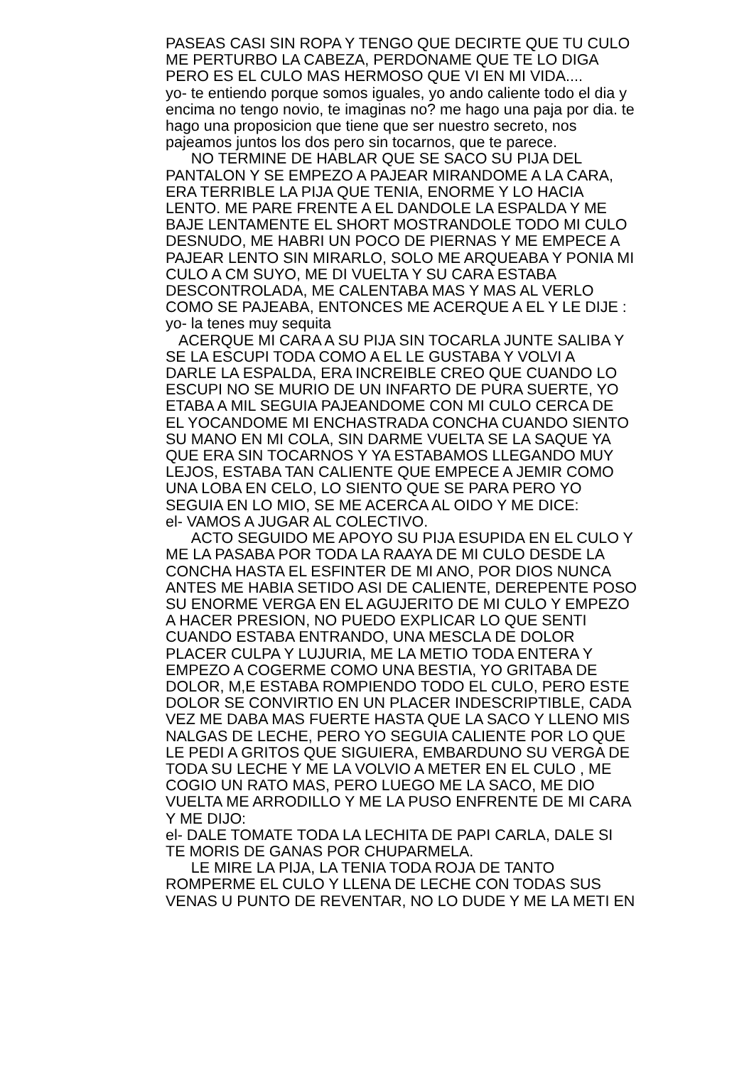PASEAS CASI SIN ROPA Y TENGO QUE DECIRTE QUE TU CULO
ME PERTURBO LA CABEZA, PERDONAME QUE TE LO DIGA
PERO ES EL CULO MAS HERMOSO QUE VI EN MI VIDA....
yo- te entiendo porque somos iguales, yo ando caliente todo el dia y
encima no tengo novio, te imaginas no? me hago una paja por dia. te
hago una proposicion que tiene que ser nuestro secreto, nos
pajeamos juntos los dos pero sin tocarnos, que te parece.
NO TERMINE DE HABLAR QUE SE SACO SU PIJA DEL
PANTALON Y SE EMPEZO A PAJEAR MIRANDOME A LA CARA,
ERA TERRIBLE LA PIJA QUE TENIA, ENORME Y LO HACIA
LENTO. ME PARE FRENTE A EL DANDOLE LA ESPALDA Y ME
BAJE LENTAMENTE EL SHORT MOSTRANDOLE TODO MI CULO
DESNUDO, ME HABRI UN POCO DE PIERNAS Y ME EMPECE A
PAJEAR LENTO SIN MIRARLO, SOLO ME ARQUEABA Y PONIA MI
CULO A CM SUYO, ME DI VUELTA Y SU CARA ESTABA
DESCONTROLADA, ME CALENTABA MAS Y MAS AL VERLO
COMO SE PAJEABA, ENTONCES ME ACERQUE A EL Y LE DIJE :
yo- la tenes muy sequita
ACERQUE MI CARA A SU PIJA SIN TOCARLA JUNTE SALIBA Y
SE LA ESCUPI TODA COMO A EL LE GUSTABA Y VOLVI A
DARLE LA ESPALDA, ERA INCREIBLE CREO QUE CUANDO LO
ESCUPI NO SE MURIO DE UN INFARTO DE PURA SUERTE, YO
ETABA A MIL SEGUIA PAJEANDOME CON MI CULO CERCA DE
EL YOCANDOME MI ENCHASTRADA CONCHA CUANDO SIENTO
SU MANO EN MI COLA, SIN DARME VUELTA SE LA SAQUE YA
QUE ERA SIN TOCARNOS Y YA ESTABAMOS LLEGANDO MUY
LEJOS, ESTABA TAN CALIENTE QUE EMPECE A JEMIR COMO
UNA LOBA EN CELO, LO SIENTO QUE SE PARA PERO YO
SEGUIA EN LO MIO, SE ME ACERCA AL OIDO Y ME DICE:
el- VAMOS A JUGAR AL COLECTIVO.
ACTO SEGUIDO ME APOYO SU PIJA ESUPIDA EN EL CULO Y
ME LA PASABA POR TODA LA RAAYA DE MI CULO DESDE LA
CONCHA HASTA EL ESFINTER DE MI ANO, POR DIOS NUNCA
ANTES ME HABIA SETIDO ASI DE CALIENTE, DEREPENTE POSO
SU ENORME VERGA EN EL AGUJERITO DE MI CULO Y EMPEZO
A HACER PRESION, NO PUEDO EXPLICAR LO QUE SENTI
CUANDO ESTABA ENTRANDO, UNA MESCLA DE DOLOR
PLACER CULPA Y LUJURIA, ME LA METIO TODA ENTERA Y
EMPEZO A COGERME COMO UNA BESTIA, YO GRITABA DE
DOLOR, M,E ESTABA ROMPIENDO TODO EL CULO, PERO ESTE
DOLOR SE CONVIRTIO EN UN PLACER INDESCRIPTIBLE, CADA
VEZ ME DABA MAS FUERTE HASTA QUE LA SACO Y LLENO MIS
NALGAS DE LECHE, PERO YO SEGUIA CALIENTE POR LO QUE
LE PEDI A GRITOS QUE SIGUIERA, EMBARDUNO SU VERGA DE
TODA SU LECHE Y ME LA VOLVIO A METER EN EL CULO , ME
COGIO UN RATO MAS, PERO LUEGO ME LA SACO, ME DIO
VUELTA ME ARRODILLO Y ME LA PUSO ENFRENTE DE MI CARA
Y ME DIJO:
el- DALE TOMATE TODA LA LECHITA DE PAPI CARLA, DALE SI
TE MORIS DE GANAS POR CHUPARMELA.
LE MIRE LA PIJA, LA TENIA TODA ROJA DE TANTO
ROMPERME EL CULO Y LLENA DE LECHE CON TODAS SUS
VENAS U PUNTO DE REVENTAR, NO LO DUDE Y ME LA METI EN